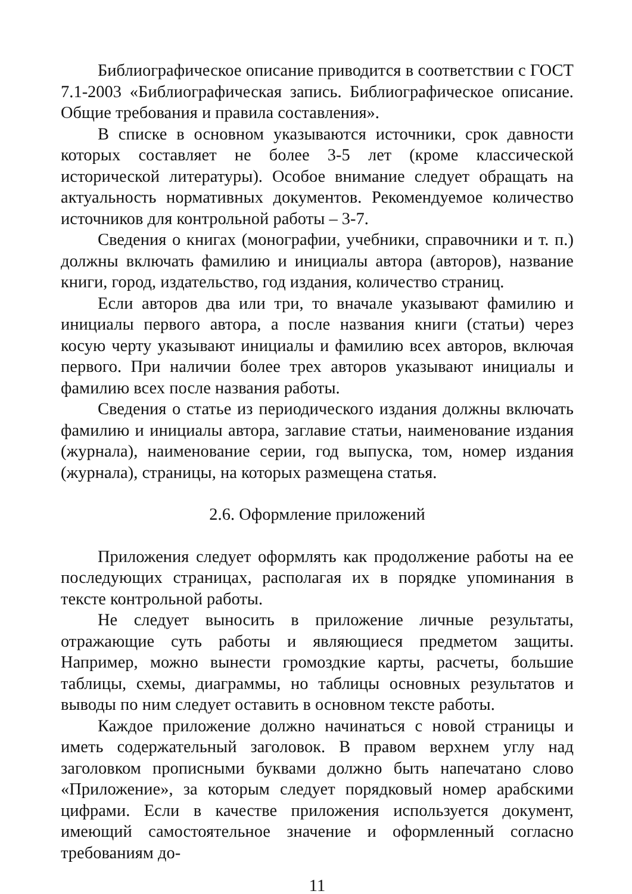Библиографическое описание приводится в соответствии с ГОСТ 7.1-2003 «Библиографическая запись. Библиографическое описание. Общие требования и правила составления».
В списке в основном указываются источники, срок давности которых составляет не более 3-5 лет (кроме классической исторической литературы). Особое внимание следует обращать на актуальность нормативных документов. Рекомендуемое количество источников для контрольной работы – 3-7.
Сведения о книгах (монографии, учебники, справочники и т. п.) должны включать фамилию и инициалы автора (авторов), название книги, город, издательство, год издания, количество страниц.
Если авторов два или три, то вначале указывают фамилию и инициалы первого автора, а после названия книги (статьи) через косую черту указывают инициалы и фамилию всех авторов, включая первого. При наличии более трех авторов указывают инициалы и фамилию всех после названия работы.
Сведения о статье из периодического издания должны включать фамилию и инициалы автора, заглавие статьи, наименование издания (журнала), наименование серии, год выпуска, том, номер издания (журнала), страницы, на которых размещена статья.
2.6. Оформление приложений
Приложения следует оформлять как продолжение работы на ее последующих страницах, располагая их в порядке упоминания в тексте контрольной работы.
Не следует выносить в приложение личные результаты, отражающие суть работы и являющиеся предметом защиты. Например, можно вынести громоздкие карты, расчеты, большие таблицы, схемы, диаграммы, но таблицы основных результатов и выводы по ним следует оставить в основном тексте работы.
Каждое приложение должно начинаться с новой страницы и иметь содержательный заголовок. В правом верхнем углу над заголовком прописными буквами должно быть напечатано слово «Приложение», за которым следует порядковый номер арабскими цифрами. Если в качестве приложения используется документ, имеющий самостоятельное значение и оформленный согласно требованиям до-
11